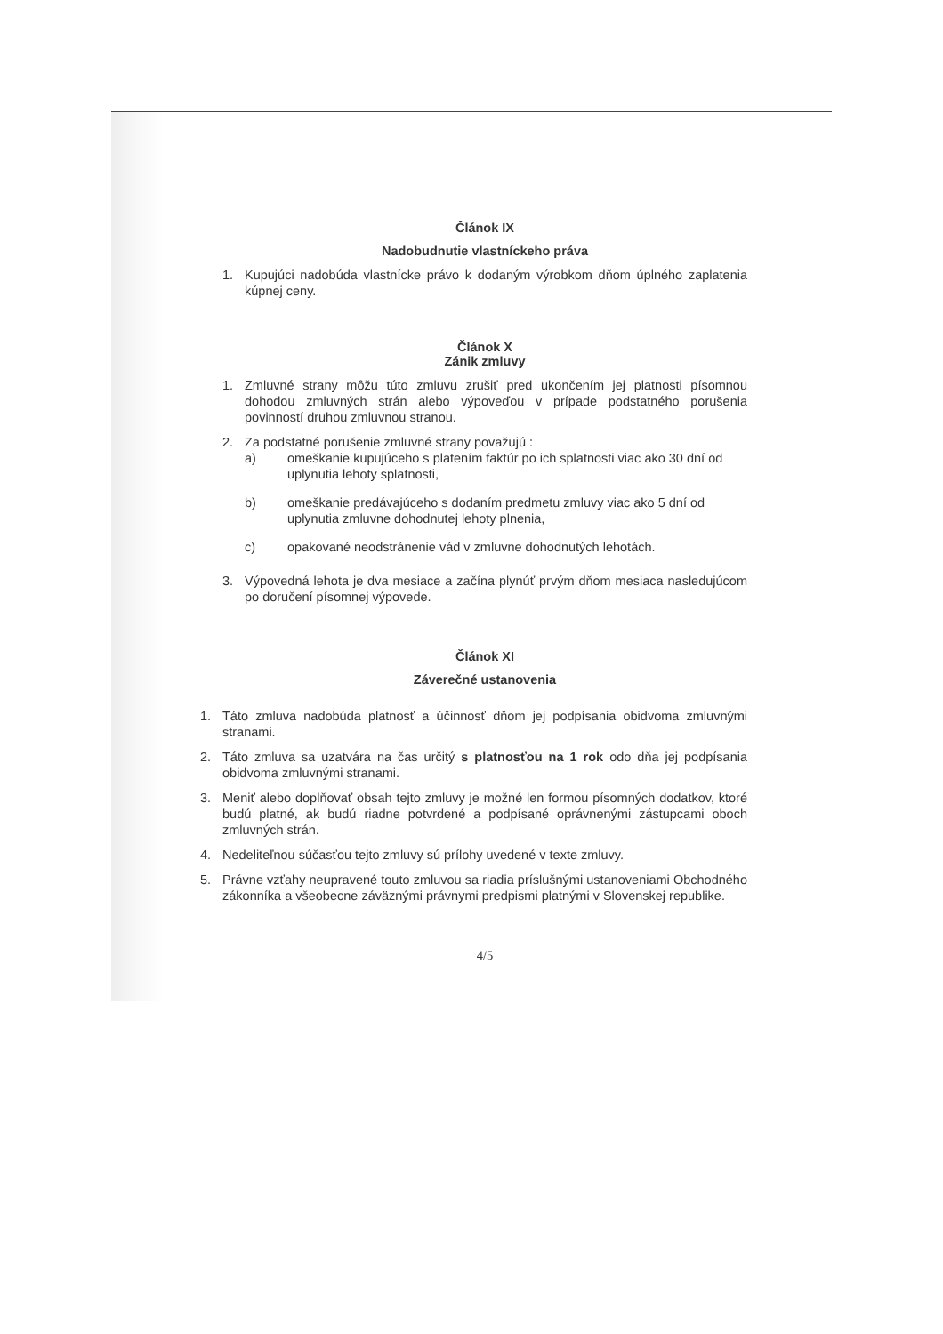Článok IX
Nadobudnutie vlastníckeho práva
1. Kupujúci nadobúda vlastnícke právo k dodaným výrobkom dňom úplného zaplatenia kúpnej ceny.
Článok X
Zánik zmluvy
1. Zmluvné strany môžu túto zmluvu zrušiť pred ukončením jej platnosti písomnou dohodou zmluvných strán alebo výpoveďou v prípade podstatného porušenia povinností druhou zmluvnou stranou.
2. Za podstatné porušenie zmluvné strany považujú :
a) omeškanie kupujúceho s platením faktúr po ich splatnosti viac ako 30 dní od uplynutia lehoty splatnosti,
b) omeškanie predávajúceho s dodaním predmetu zmluvy viac ako 5 dní od uplynutia zmluvne dohodnutej lehoty plnenia,
c) opakované neodstránenie vád v zmluvne dohodnutých lehotách.
3. Výpovedná lehota je dva mesiace a začína plynúť prvým dňom mesiaca nasledujúcom po doručení písomnej výpovede.
Článok XI
Záverečné ustanovenia
1. Táto zmluva nadobúda platnosť a účinnosť dňom jej podpísania obidvoma zmluvnými stranami.
2. Táto zmluva sa uzatvára na čas určitý s platnosťou na 1 rok odo dňa jej podpísania obidvoma zmluvnými stranami.
3. Meniť alebo doplňovať obsah tejto zmluvy je možné len formou písomných dodatkov, ktoré budú platné, ak budú riadne potvrdené a podpísané oprávnenými zástupcami oboch zmluvných strán.
4. Nedeliteľnou súčasťou tejto zmluvy sú prílohy uvedené v texte zmluvy.
5. Právne vzťahy neupravené touto zmluvou sa riadia príslušnými ustanoveniami Obchodného zákonníka a všeobecne záväznými právnymi predpismi platnými v Slovenskej republike.
4/5